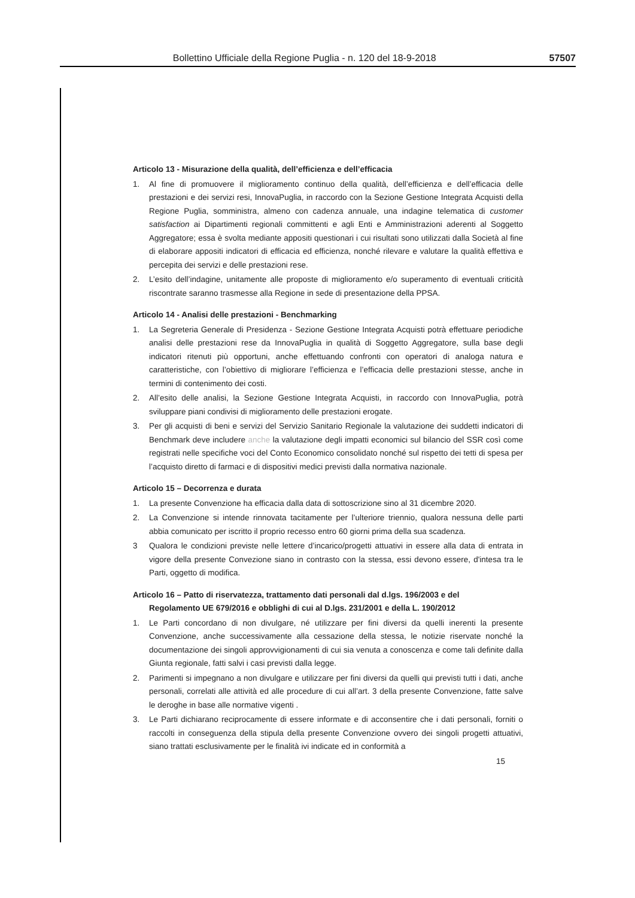Bollettino Ufficiale della Regione Puglia - n. 120 del 18-9-2018 57507
Articolo 13 - Misurazione della qualità, dell’efficienza e dell’efficacia
1. Al fine di promuovere il miglioramento continuo della qualità, dell’efficienza e dell’efficacia delle prestazioni e dei servizi resi, InnovaPuglia, in raccordo con la Sezione Gestione Integrata Acquisti della Regione Puglia, somministra, almeno con cadenza annuale, una indagine telematica di customer satisfaction ai Dipartimenti regionali committenti e agli Enti e Amministrazioni aderenti al Soggetto Aggregatore; essa è svolta mediante appositi questionari i cui risultati sono utilizzati dalla Società al fine di elaborare appositi indicatori di efficacia ed efficienza, nonché rilevare e valutare la qualità effettiva e percepita dei servizi e delle prestazioni rese.
2. L’esito dell’indagine, unitamente alle proposte di miglioramento e/o superamento di eventuali criticità riscontrate saranno trasmesse alla Regione in sede di presentazione della PPSA.
Articolo 14 - Analisi delle prestazioni - Benchmarking
1. La Segreteria Generale di Presidenza - Sezione Gestione Integrata Acquisti potrà effettuare periodiche analisi delle prestazioni rese da InnovaPuglia in qualità di Soggetto Aggregatore, sulla base degli indicatori ritenuti più opportuni, anche effettuando confronti con operatori di analoga natura e caratteristiche, con l’obiettivo di migliorare l’efficienza e l’efficacia delle prestazioni stesse, anche in termini di contenimento dei costi.
2. All’esito delle analisi, la Sezione Gestione Integrata Acquisti, in raccordo con InnovaPuglia, potrà sviluppare piani condivisi di miglioramento delle prestazioni erogate.
3. Per gli acquisti di beni e servizi del Servizio Sanitario Regionale la valutazione dei suddetti indicatori di Benchmark deve includere anche la valutazione degli impatti economici sul bilancio del SSR così come registrati nelle specifiche voci del Conto Economico consolidato nonché sul rispetto dei tetti di spesa per l’acquisto diretto di farmaci e di dispositivi medici previsti dalla normativa nazionale.
Articolo 15 – Decorrenza e durata
1. La presente Convenzione ha efficacia dalla data di sottoscrizione sino al 31 dicembre 2020.
2. La Convenzione si intende rinnovata tacitamente per l’ulteriore triennio, qualora nessuna delle parti abbia comunicato per iscritto il proprio recesso entro 60 giorni prima della sua scadenza.
3 Qualora le condizioni previste nelle lettere d’incarico/progetti attuativi in essere alla data di entrata in vigore della presente Convezione siano in contrasto con la stessa, essi devono essere, d'intesa tra le Parti, oggetto di modifica.
Articolo 16 – Patto di riservatezza, trattamento dati personali dal d.lgs. 196/2003 e del Regolamento UE 679/2016 e obblighi di cui al D.lgs. 231/2001 e della L. 190/2012
1. Le Parti concordano di non divulgare, né utilizzare per fini diversi da quelli inerenti la presente Convenzione, anche successivamente alla cessazione della stessa, le notizie riservate nonché la documentazione dei singoli approvvigionamenti di cui sia venuta a conoscenza e come tali definite dalla Giunta regionale, fatti salvi i casi previsti dalla legge.
2. Parimenti si impegnano a non divulgare e utilizzare per fini diversi da quelli qui previsti tutti i dati, anche personali, correlati alle attività ed alle procedure di cui all’art. 3 della presente Convenzione, fatte salve le deroghe in base alle normative vigenti .
3. Le Parti dichiarano reciprocamente di essere informate e di acconsentire che i dati personali, forniti o raccolti in conseguenza della stipula della presente Convenzione ovvero dei singoli progetti attuativi, siano trattati esclusivamente per le finalità ivi indicate ed in conformità a
15